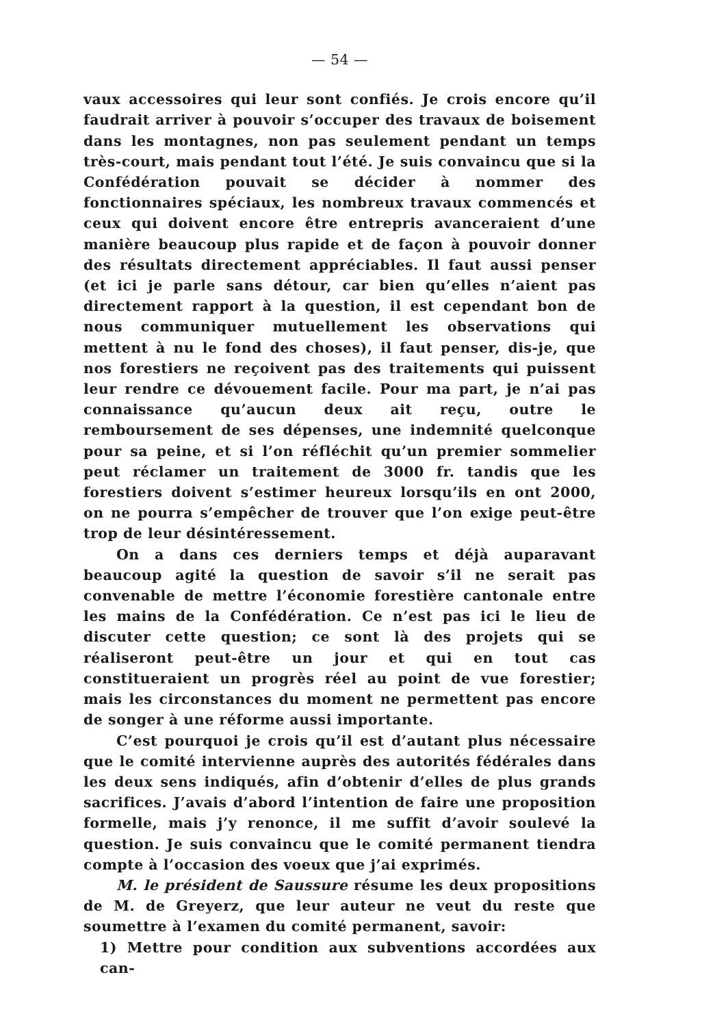— 54 —
vaux accessoires qui leur sont confiés. Je crois encore qu’il faudrait arriver à pouvoir s’occuper des travaux de boisement dans les montagnes, non pas seulement pendant un temps très-court, mais pendant tout l’été. Je suis convaincu que si la Confédération pouvait se décider à nommer des fonctionnaires spéciaux, les nombreux travaux commencés et ceux qui doivent encore être entrepris avanceraient d’une manière beaucoup plus rapide et de façon à pouvoir donner des résultats directement appréciables. Il faut aussi penser (et ici je parle sans détour, car bien qu’elles n’aient pas directement rapport à la question, il est cependant bon de nous communiquer mutuellement les observations qui mettent à nu le fond des choses), il faut penser, dis-je, que nos forestiers ne reçoivent pas des traitements qui puissent leur rendre ce dévouement facile. Pour ma part, je n’ai pas connaissance qu’aucun deux ait reçu, outre le remboursement de ses dépenses, une indemnité quelconque pour sa peine, et si l’on réfléchit qu’un premier sommelier peut réclamer un traitement de 3000 fr. tandis que les forestiers doivent s’estimer heureux lorsqu’ils en ont 2000, on ne pourra s’empêcher de trouver que l’on exige peut-être trop de leur désintéressement.
On a dans ces derniers temps et déjà auparavant beaucoup agité la question de savoir s’il ne serait pas convenable de mettre l’économie forestière cantonale entre les mains de la Confédération. Ce n’est pas ici le lieu de discuter cette question; ce sont là des projets qui se réaliseront peut-être un jour et qui en tout cas constitueraient un progrès réel au point de vue forestier; mais les circonstances du moment ne permettent pas encore de songer à une réforme aussi importante.
C’est pourquoi je crois qu’il est d’autant plus nécessaire que le comité intervienne auprès des autorités fédérales dans les deux sens indiqués, afin d’obtenir d’elles de plus grands sacrifices. J’avais d’abord l’intention de faire une proposition formelle, mais j’y renonce, il me suffit d’avoir soulevé la question. Je suis convaincu que le comité permanent tiendra compte à l’occasion des voeux que j’ai exprimés.
M. le président de Saussure résume les deux propositions de M. de Greyerz, que leur auteur ne veut du reste que soumettre à l’examen du comité permanent, savoir:
1) Mettre pour condition aux subventions accordées aux can-